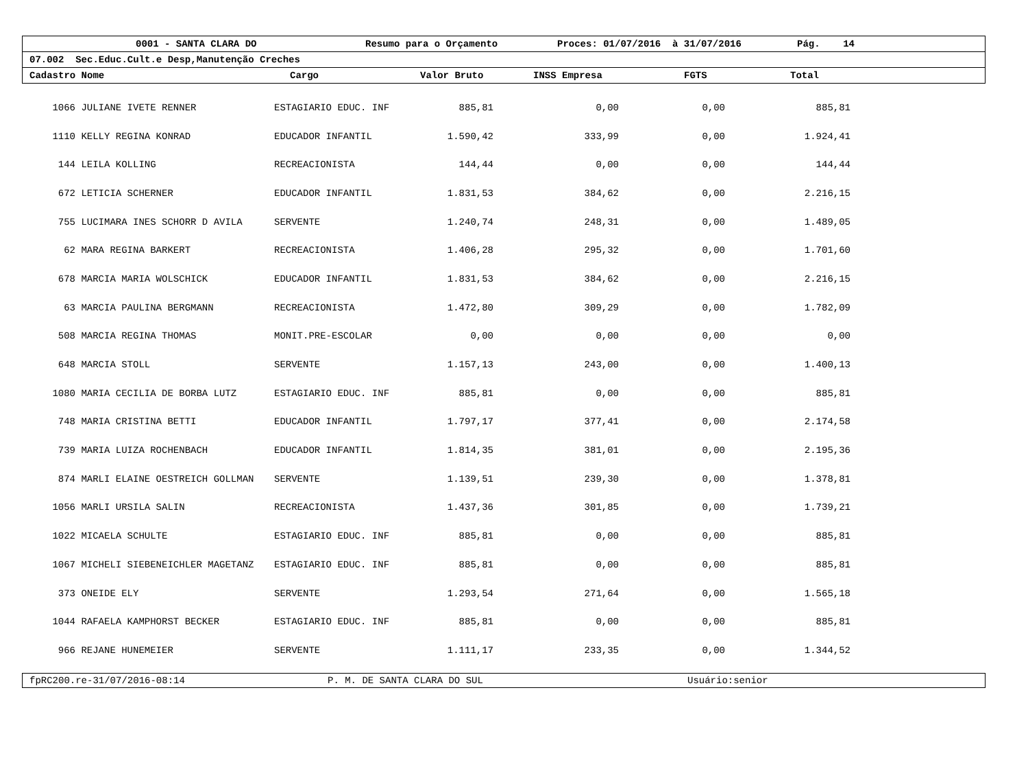0001 - SANTA CLARA DO Resumo para o Orçamento Proces: 01/07/2016 à 31/07/2016 Pág. 14
07.002 Sec.Educ.Cult.e Desp,Manutenção Creches
Cadastro Nome Cargo Valor Bruto INSS Empresa FGTS Total
| 1066 | JULIANE IVETE RENNER | ESTAGIARIO EDUC. INF | 885,81 | 0,00 | 0,00 | 885,81 |
| 1110 | KELLY REGINA KONRAD | EDUCADOR INFANTIL | 1.590,42 | 333,99 | 0,00 | 1.924,41 |
| 144 | LEILA KOLLING | RECREACIONISTA | 144,44 | 0,00 | 0,00 | 144,44 |
| 672 | LETICIA SCHERNER | EDUCADOR INFANTIL | 1.831,53 | 384,62 | 0,00 | 2.216,15 |
| 755 | LUCIMARA INES SCHORR D AVILA | SERVENTE | 1.240,74 | 248,31 | 0,00 | 1.489,05 |
| 62 | MARA REGINA BARKERT | RECREACIONISTA | 1.406,28 | 295,32 | 0,00 | 1.701,60 |
| 678 | MARCIA MARIA WOLSCHICK | EDUCADOR INFANTIL | 1.831,53 | 384,62 | 0,00 | 2.216,15 |
| 63 | MARCIA PAULINA BERGMANN | RECREACIONISTA | 1.472,80 | 309,29 | 0,00 | 1.782,09 |
| 508 | MARCIA REGINA THOMAS | MONIT.PRE-ESCOLAR | 0,00 | 0,00 | 0,00 | 0,00 |
| 648 | MARCIA STOLL | SERVENTE | 1.157,13 | 243,00 | 0,00 | 1.400,13 |
| 1080 | MARIA CECILIA DE BORBA LUTZ | ESTAGIARIO EDUC. INF | 885,81 | 0,00 | 0,00 | 885,81 |
| 748 | MARIA CRISTINA BETTI | EDUCADOR INFANTIL | 1.797,17 | 377,41 | 0,00 | 2.174,58 |
| 739 | MARIA LUIZA ROCHENBACH | EDUCADOR INFANTIL | 1.814,35 | 381,01 | 0,00 | 2.195,36 |
| 874 | MARLI ELAINE OESTREICH GOLLMAN | SERVENTE | 1.139,51 | 239,30 | 0,00 | 1.378,81 |
| 1056 | MARLI URSILA SALIN | RECREACIONISTA | 1.437,36 | 301,85 | 0,00 | 1.739,21 |
| 1022 | MICAELA SCHULTE | ESTAGIARIO EDUC. INF | 885,81 | 0,00 | 0,00 | 885,81 |
| 1067 | MICHELI SIEBENEICHLER MAGETANZ | ESTAGIARIO EDUC. INF | 885,81 | 0,00 | 0,00 | 885,81 |
| 373 | ONEIDE ELY | SERVENTE | 1.293,54 | 271,64 | 0,00 | 1.565,18 |
| 1044 | RAFAELA KAMPHORST BECKER | ESTAGIARIO EDUC. INF | 885,81 | 0,00 | 0,00 | 885,81 |
| 966 | REJANE HUNEMEIER | SERVENTE | 1.111,17 | 233,35 | 0,00 | 1.344,52 |
fpRC200.re-31/07/2016-08:14 P. M. DE SANTA CLARA DO SUL Usuário:senior